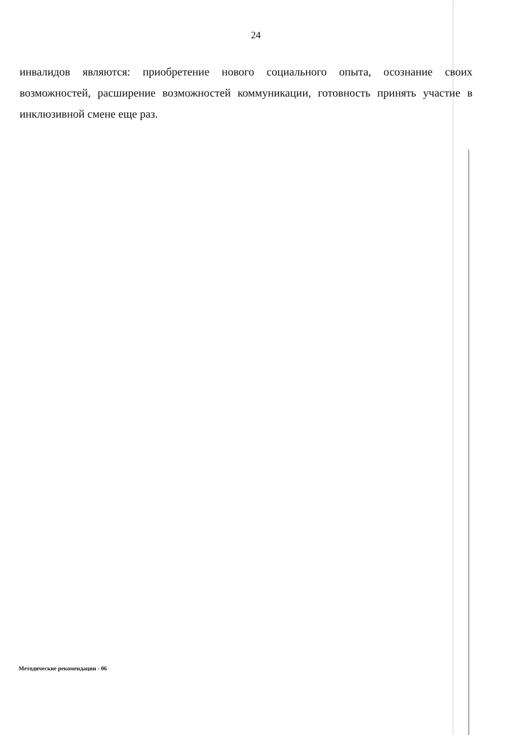24
инвалидов являются: приобретение нового социального опыта, осознание своих возможностей, расширение возможностей коммуникации, готовность принять участие в инклюзивной смене еще раз.
Методические рекомендации - 06